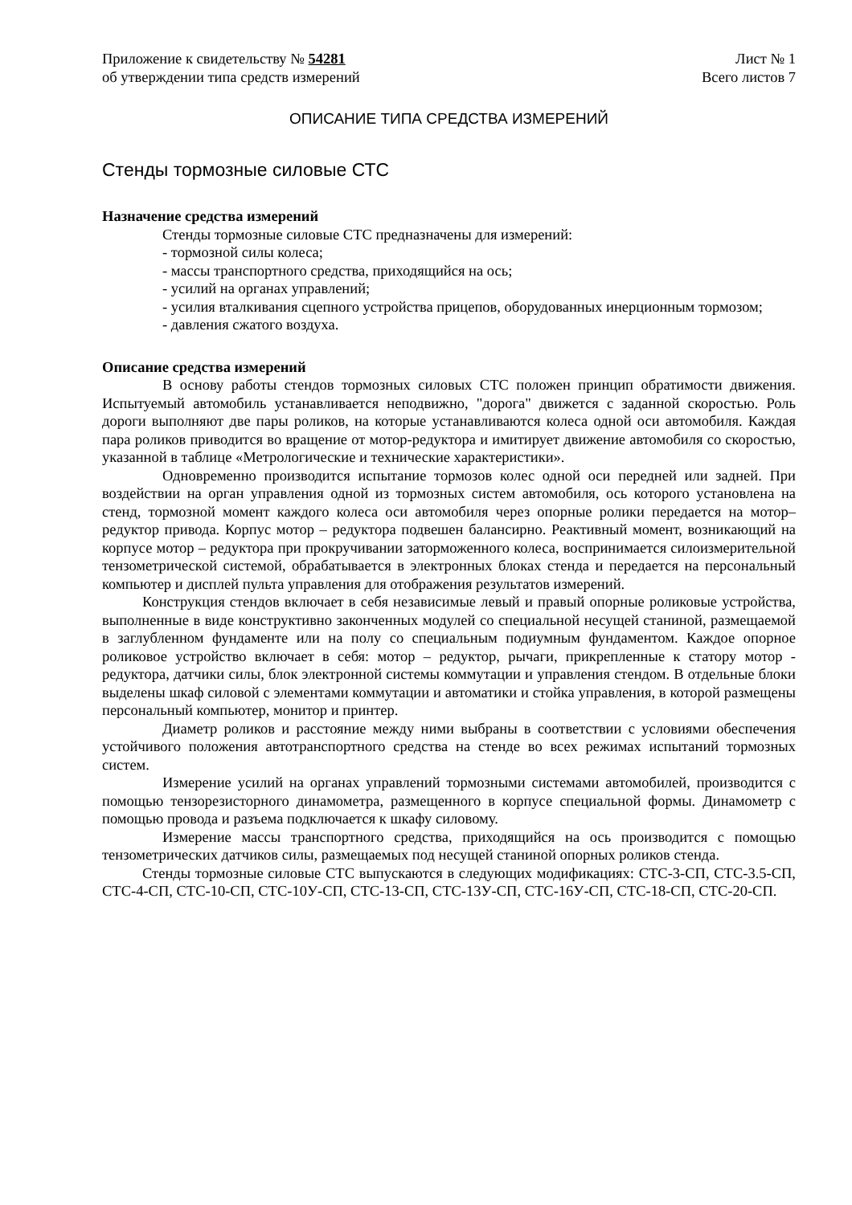Приложение к свидетельству № 54281
об утверждении типа средств измерений
Лист № 1
Всего листов 7
ОПИСАНИЕ ТИПА СРЕДСТВА ИЗМЕРЕНИЙ
Стенды тормозные силовые СТС
Назначение средства измерений
Стенды тормозные силовые СТС предназначены для измерений:
- тормозной силы колеса;
- массы транспортного средства, приходящийся на ось;
- усилий на органах управлений;
- усилия вталкивания сцепного устройства прицепов, оборудованных инерционным тормозом;
- давления сжатого воздуха.
Описание средства измерений
В основу работы стендов тормозных силовых СТС положен принцип обратимости движения. Испытуемый автомобиль устанавливается неподвижно, "дорога" движется с заданной скоростью. Роль дороги выполняют две пары роликов, на которые устанавливаются колеса одной оси автомобиля. Каждая пара роликов приводится во вращение от мотор-редуктора и имитирует движение автомобиля со скоростью, указанной в таблице «Метрологические и технические характеристики».
Одновременно производится испытание тормозов колес одной оси передней или задней. При воздействии на орган управления одной из тормозных систем автомобиля, ось которого установлена на стенд, тормозной момент каждого колеса оси автомобиля через опорные ролики передается на мотор–редуктор привода. Корпус мотор – редуктора подвешен балансирно. Реактивный момент, возникающий на корпусе мотор – редуктора при прокручивании заторможенного колеса, воспринимается силоизмерительной тензометрической системой, обрабатывается в электронных блоках стенда и передается на персональный компьютер и дисплей пульта управления для отображения результатов измерений.
Конструкция стендов включает в себя независимые левый и правый опорные роликовые устройства, выполненные в виде конструктивно законченных модулей со специальной несущей станиной, размещаемой в заглубленном фундаменте или на полу со специальным подиумным фундаментом. Каждое опорное роликовое устройство включает в себя: мотор – редуктор, рычаги, прикрепленные к статору мотор - редуктора, датчики силы, блок электронной системы коммутации и управления стендом. В отдельные блоки выделены шкаф силовой с элементами коммутации и автоматики и стойка управления, в которой размещены персональный компьютер, монитор и принтер.
Диаметр роликов и расстояние между ними выбраны в соответствии с условиями обеспечения устойчивого положения автотранспортного средства на стенде во всех режимах испытаний тормозных систем.
Измерение усилий на органах управлений тормозными системами автомобилей, производится с помощью тензорезисторного динамометра, размещенного в корпусе специальной формы. Динамометр с помощью провода и разъема подключается к шкафу силовому.
Измерение массы транспортного средства, приходящийся на ось производится с помощью тензометрических датчиков силы, размещаемых под несущей станиной опорных роликов стенда.
Стенды тормозные силовые СТС выпускаются в следующих модификациях: СТС-3-СП, СТС-3.5-СП, СТС-4-СП, СТС-10-СП, СТС-10У-СП, СТС-13-СП, СТС-13У-СП, СТС-16У-СП, СТС-18-СП, СТС-20-СП.